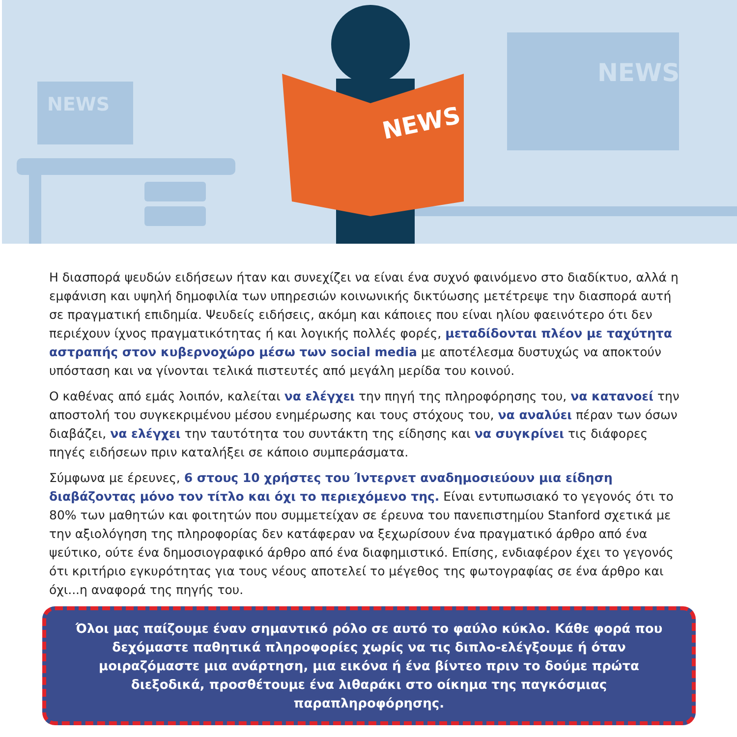NEWS
NEWS
NEWS
Η διασπορά ψευδών ειδήσεων ήταν και συνεχίζει να είναι ένα συχνό φαινόμενο στο διαδίκτυο, αλλά η εμφάνιση και υψηλή δημοφιλία των υπηρεσιών κοινωνικής δικτύωσης μετέτρεψε την διασπορά αυτή σε πραγματική επιδημία. Ψευδείς ειδήσεις, ακόμη και κάποιες που είναι ηλίου φαεινότερο ότι δεν περιέχουν ίχνος πραγματικότητας ή και λογικής πολλές φορές, μεταδίδονται πλέον με ταχύτητα αστραπής στον κυβερνοχώρο μέσω των social media με αποτέλεσμα δυστυχώς να αποκτούν υπόσταση και να γίνονται τελικά πιστευτές από μεγάλη μερίδα του κοινού.
Ο καθένας από εμάς λοιπόν, καλείται να ελέγχει την πηγή της πληροφόρησης του, να κατανοεί την αποστολή του συγκεκριμένου μέσου ενημέρωσης και τους στόχους του, να αναλύει πέραν των όσων διαβάζει, να ελέγχει την ταυτότητα του συντάκτη της είδησης και να συγκρίνει τις διάφορες πηγές ειδήσεων πριν καταλήξει σε κάποιο συμπεράσματα.
Σύμφωνα με έρευνες, 6 στους 10 χρήστες του Ίντερνετ αναδημοσιεύουν μια είδηση διαβάζοντας μόνο τον τίτλο και όχι το περιεχόμενο της. Είναι εντυπωσιακό το γεγονός ότι το 80% των μαθητών και φοιτητών που συμμετείχαν σε έρευνα του πανεπιστημίου Stanford σχετικά με την αξιολόγηση της πληροφορίας δεν κατάφεραν να ξεχωρίσουν ένα πραγματικό άρθρο από ένα ψεύτικο, ούτε ένα δημοσιογραφικό άρθρο από ένα διαφημιστικό. Επίσης, ενδιαφέρον έχει το γεγονός ότι κριτήριο εγκυρότητας για τους νέους αποτελεί το μέγεθος της φωτογραφίας σε ένα άρθρο και όχι...η αναφορά της πηγής του.
Όλοι μας παίζουμε έναν σημαντικό ρόλο σε αυτό το φαύλο κύκλο. Κάθε φορά που δεχόμαστε παθητικά πληροφορίες χωρίς να τις διπλο-ελέγξουμε ή όταν μοιραζόμαστε μια ανάρτηση, μια εικόνα ή ένα βίντεο πριν το δούμε πρώτα διεξοδικά, προσθέτουμε ένα λιθαράκι στο οίκημα της παγκόσμιας παραπληροφόρησης.